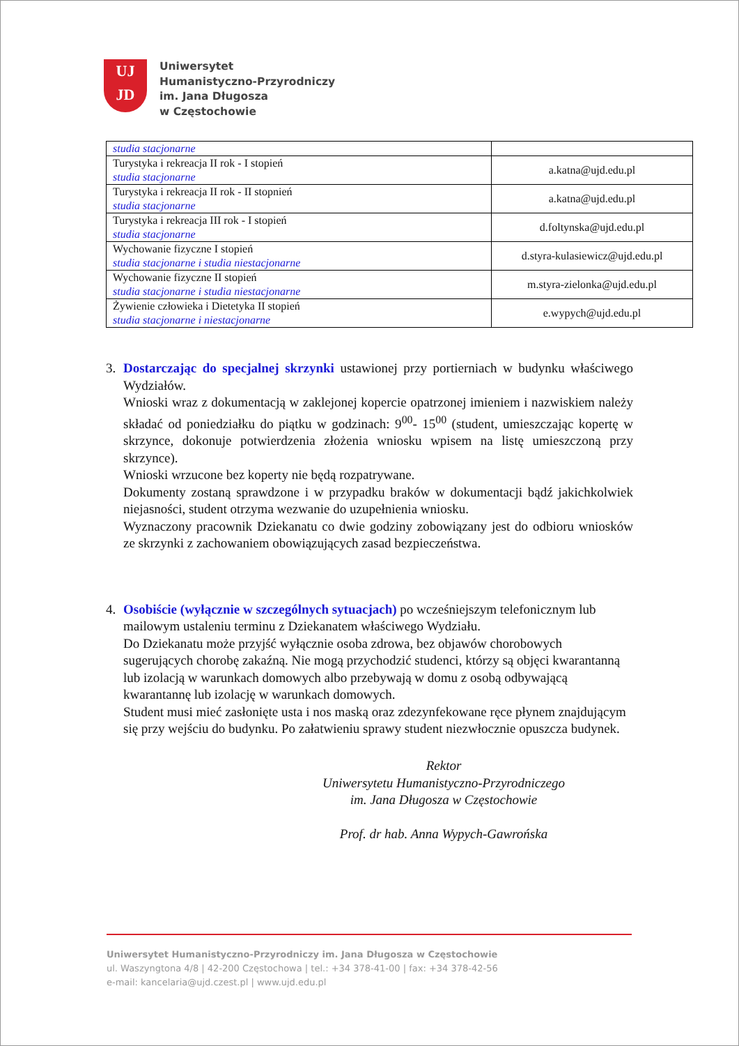UJ
JD
Uniwersytet
Humanistyczno-Przyrodniczy
im. Jana Długosza
w Częstochowie
| studia stacjonarne | |
| Turystyka i rekreacja II rok - I stopień studia stacjonarne | a.katna@ujd.edu.pl |
| Turystyka i rekreacja II rok - II stopnień studia stacjonarne | a.katna@ujd.edu.pl |
| Turystyka i rekreacja III rok - I stopień studia stacjonarne | d.foltynska@ujd.edu.pl |
| Wychowanie fizyczne I stopień studia stacjonarne i studia niestacjonarne | d.styra-kulasiewicz@ujd.edu.pl |
| Wychowanie fizyczne II stopień studia stacjonarne i studia niestacjonarne | m.styra-zielonka@ujd.edu.pl |
| Żywienie człowieka i Dietetyka II stopień studia stacjonarne i niestacjonarne | e.wypych@ujd.edu.pl |
3. Dostarczając do specjalnej skrzynki ustawionej przy portierniach w budynku właściwego Wydziałów.
Wnioski wraz z dokumentacją w zaklejonej kopercie opatrzonej imieniem i nazwiskiem należy składać od poniedziałku do piątku w godzinach: 9<sup>00</sup>- 15<sup>00</sup> (student, umieszczając kopertę w skrzynce, dokonuje potwierdzenia złożenia wniosku wpisem na listę umieszczoną przy skrzynce).
Wnioski wrzucone bez koperty nie będą rozpatrywane.
Dokumenty zostaną sprawdzone i w przypadku braków w dokumentacji bądź jakichkolwiek niejasności, student otrzyma wezwanie do uzupełnienia wniosku.
Wyznaczony pracownik Dziekanatu co dwie godziny zobowiązany jest do odbioru wniosków ze skrzynki z zachowaniem obowiązujących zasad bezpieczeństwa.
4. Osobiście (wyłącznie w szczególnych sytuacjach) po wcześniejszym telefonicznym lub mailowym ustaleniu terminu z Dziekanatem właściwego Wydziału.
Do Dziekanatu może przyjść wyłącznie osoba zdrowa, bez objawów chorobowych sugerujących chorobę zakaźną. Nie mogą przychodzić studenci, którzy są objęci kwarantanną lub izolacją w warunkach domowych albo przebywają w domu z osobą odbywającą kwarantannę lub izolację w warunkach domowych.
Student musi mieć zasłonięte usta i nos maską oraz zdezynfekowane ręce płynem znajdującym się przy wejściu do budynku. Po załatwieniu sprawy student niezwłocznie opuszcza budynek.
Rektor
Uniwersytetu Humanistyczno-Przyrodniczego
im. Jana Długosza w Częstochowie
Prof. dr hab. Anna Wypych-Gawrońska
Uniwersytet Humanistyczno-Przyrodniczy im. Jana Długosza w Częstochowie
ul. Waszyngtona 4/8 | 42-200 Częstochowa | tel.: +34 378-41-00 | fax: +34 378-42-56
e-mail: kancelaria@ujd.czest.pl | www.ujd.edu.pl